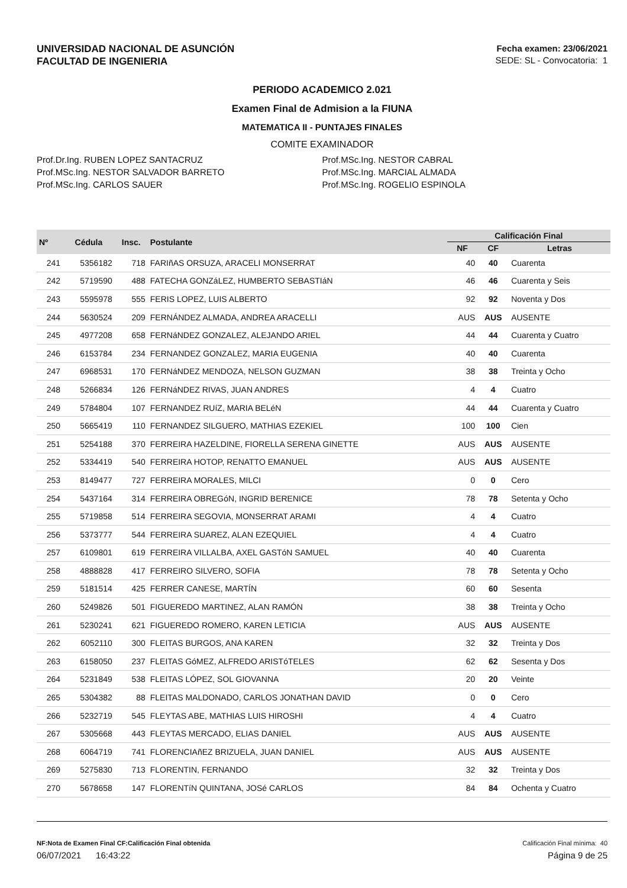UNIVERSIDAD NACIONAL DE ASUNCIÓN
FACULTAD DE INGENIERIA
Fecha examen: 23/06/2021
SEDE: SL - Convocatoria: 1
PERIODO ACADEMICO 2.021
Examen Final de Admision a la FIUNA
MATEMATICA II - PUNTAJES FINALES
COMITE EXAMINADOR
Prof.Dr.Ing. RUBEN LOPEZ SANTACRUZ
Prof.MSc.Ing. NESTOR SALVADOR BARRETO
Prof.MSc.Ing. CARLOS SAUER
Prof.MSc.Ing. NESTOR CABRAL
Prof.MSc.Ing. MARCIAL ALMADA
Prof.MSc.Ing. ROGELIO ESPINOLA
| Nº | Cédula | Insc. | Postulante | Calificación Final | | |
| --- | --- | --- | --- | --- | --- | --- |
| | | | | NF | CF | Letras |
| 241 | 5356182 | 718 | FARIñAS ORSUZA, ARACELI MONSERRAT | 40 | 40 | Cuarenta |
| 242 | 5719590 | 488 | FATECHA GONZáLEZ, HUMBERTO SEBASTIáN | 46 | 46 | Cuarenta y Seis |
| 243 | 5595978 | 555 | FERIS LOPEZ, LUIS ALBERTO | 92 | 92 | Noventa y Dos |
| 244 | 5630524 | 209 | FERNÁNDEZ ALMADA, ANDREA ARACELLI | AUS | AUS | AUSENTE |
| 245 | 4977208 | 658 | FERNáNDEZ GONZALEZ, ALEJANDO ARIEL | 44 | 44 | Cuarenta y Cuatro |
| 246 | 6153784 | 234 | FERNANDEZ GONZALEZ, MARIA EUGENIA | 40 | 40 | Cuarenta |
| 247 | 6968531 | 170 | FERNáNDEZ MENDOZA, NELSON GUZMAN | 38 | 38 | Treinta y Ocho |
| 248 | 5266834 | 126 | FERNáNDEZ RIVAS, JUAN ANDRES | 4 | 4 | Cuatro |
| 249 | 5784804 | 107 | FERNANDEZ RUíZ, MARIA BELéN | 44 | 44 | Cuarenta y Cuatro |
| 250 | 5665419 | 110 | FERNANDEZ SILGUERO, MATHIAS EZEKIEL | 100 | 100 | Cien |
| 251 | 5254188 | 370 | FERREIRA HAZELDINE, FIORELLA SERENA GINETTE | AUS | AUS | AUSENTE |
| 252 | 5334419 | 540 | FERREIRA HOTOP, RENATTO EMANUEL | AUS | AUS | AUSENTE |
| 253 | 8149477 | 727 | FERREIRA MORALES, MILCI | 0 | 0 | Cero |
| 254 | 5437164 | 314 | FERREIRA OBREGóN, INGRID BERENICE | 78 | 78 | Setenta y Ocho |
| 255 | 5719858 | 514 | FERREIRA SEGOVIA, MONSERRAT ARAMI | 4 | 4 | Cuatro |
| 256 | 5373777 | 544 | FERREIRA SUAREZ, ALAN EZEQUIEL | 4 | 4 | Cuatro |
| 257 | 6109801 | 619 | FERREIRA VILLALBA, AXEL GASTóN SAMUEL | 40 | 40 | Cuarenta |
| 258 | 4888828 | 417 | FERREIRO SILVERO, SOFIA | 78 | 78 | Setenta y Ocho |
| 259 | 5181514 | 425 | FERRER CANESE, MARTÍN | 60 | 60 | Sesenta |
| 260 | 5249826 | 501 | FIGUEREDO MARTINEZ, ALAN RAMÓN | 38 | 38 | Treinta y Ocho |
| 261 | 5230241 | 621 | FIGUEREDO ROMERO, KAREN LETICIA | AUS | AUS | AUSENTE |
| 262 | 6052110 | 300 | FLEITAS BURGOS, ANA KAREN | 32 | 32 | Treinta y Dos |
| 263 | 6158050 | 237 | FLEITAS GóMEZ, ALFREDO ARISTóTELES | 62 | 62 | Sesenta y Dos |
| 264 | 5231849 | 538 | FLEITAS LÓPEZ, SOL GIOVANNA | 20 | 20 | Veinte |
| 265 | 5304382 | 88 | FLEITAS MALDONADO, CARLOS JONATHAN DAVID | 0 | 0 | Cero |
| 266 | 5232719 | 545 | FLEYTAS ABE, MATHIAS LUIS HIROSHI | 4 | 4 | Cuatro |
| 267 | 5305668 | 443 | FLEYTAS MERCADO, ELIAS DANIEL | AUS | AUS | AUSENTE |
| 268 | 6064719 | 741 | FLORENCIAñEZ BRIZUELA, JUAN DANIEL | AUS | AUS | AUSENTE |
| 269 | 5275830 | 713 | FLORENTIN, FERNANDO | 32 | 32 | Treinta y Dos |
| 270 | 5678658 | 147 | FLORENTíN QUINTANA, JOSé CARLOS | 84 | 84 | Ochenta y Cuatro |
NF:Nota de Examen Final CF:Calificación Final obtenida Calificación Final mínima: 40
06/07/2021 16:43:22 Página 9 de 25